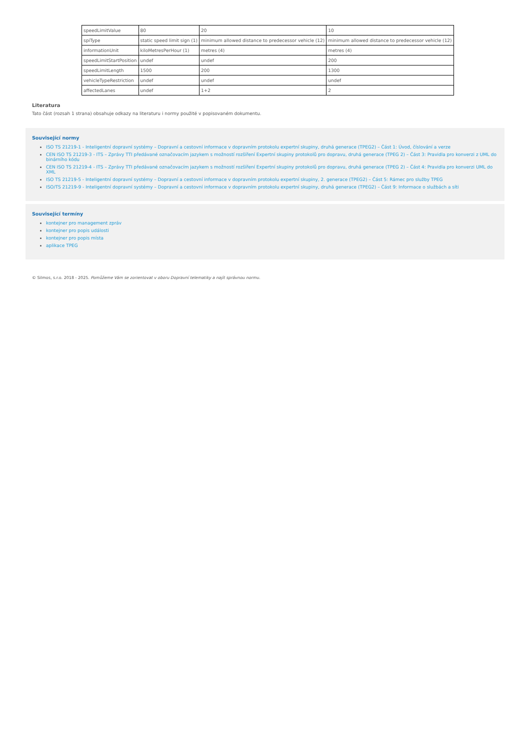| speedLimitValue | 80 | 20 | 10 |
| spiType | static speed limit sign (1) | minimum allowed distance to predecessor vehicle (12) | minimum allowed distance to predecessor vehicle (12) |
| informationUnit | kiloMetresPerHour (1) | metres (4) | metres (4) |
| speedLimitStartPosition | undef | undef | 200 |
| speedLimitLength | 1500 | 200 | 1300 |
| vehicleTypeRestriction | undef | undef | undef |
| affectedLanes | undef | 1+2 | 2 |
Literatura
Tato část (rozsah 1 strana) obsahuje odkazy na literaturu i normy použité v popisovaném dokumentu.
Související normy
ISO TS 21219-1 - Inteligentní dopravní systémy – Dopravní a cestovní informace v dopravním protokolu expertní skupiny, druhá generace (TPEG2) – Část 1: Úvod, číslování a verze
CEN ISO TS 21219-3 - ITS – Zprávy TTI předávané označovacím jazykem s možností rozšíření Expertní skupiny protokolů pro dopravu, druhá generace (TPEG 2) – Část 3: Pravidla pro konverzi z UML do binárního kódu
CEN ISO TS 21219-4 - ITS – Zprávy TTI předávané označovacím jazykem s možností rozšíření Expertní skupiny protokolů pro dopravu, druhá generace (TPEG 2) – Část 4: Pravidla pro konverzi UML do XML
ISO TS 21219-5 - Inteligentní dopravní systémy – Dopravní a cestovní informace v dopravním protokolu expertní skupiny, 2. generace (TPEG2) – Část 5: Rámec pro služby TPEG
ISO/TS 21219-9 - Inteligentní dopravní systémy – Dopravní a cestovní informace v dopravním protokolu expertní skupiny, druhá generace (TPEG2) – Část 9: Informace o službách a síti
Související termíny
kontejner pro management zpráv
kontejner pro popis události
kontejner pro popis místa
aplikace TPEG
© Silmos, s.r.o. 2018 - 2025. Pomůžeme Vám se zorientovat v oboru Dopravní telematiky a najít správnou normu.